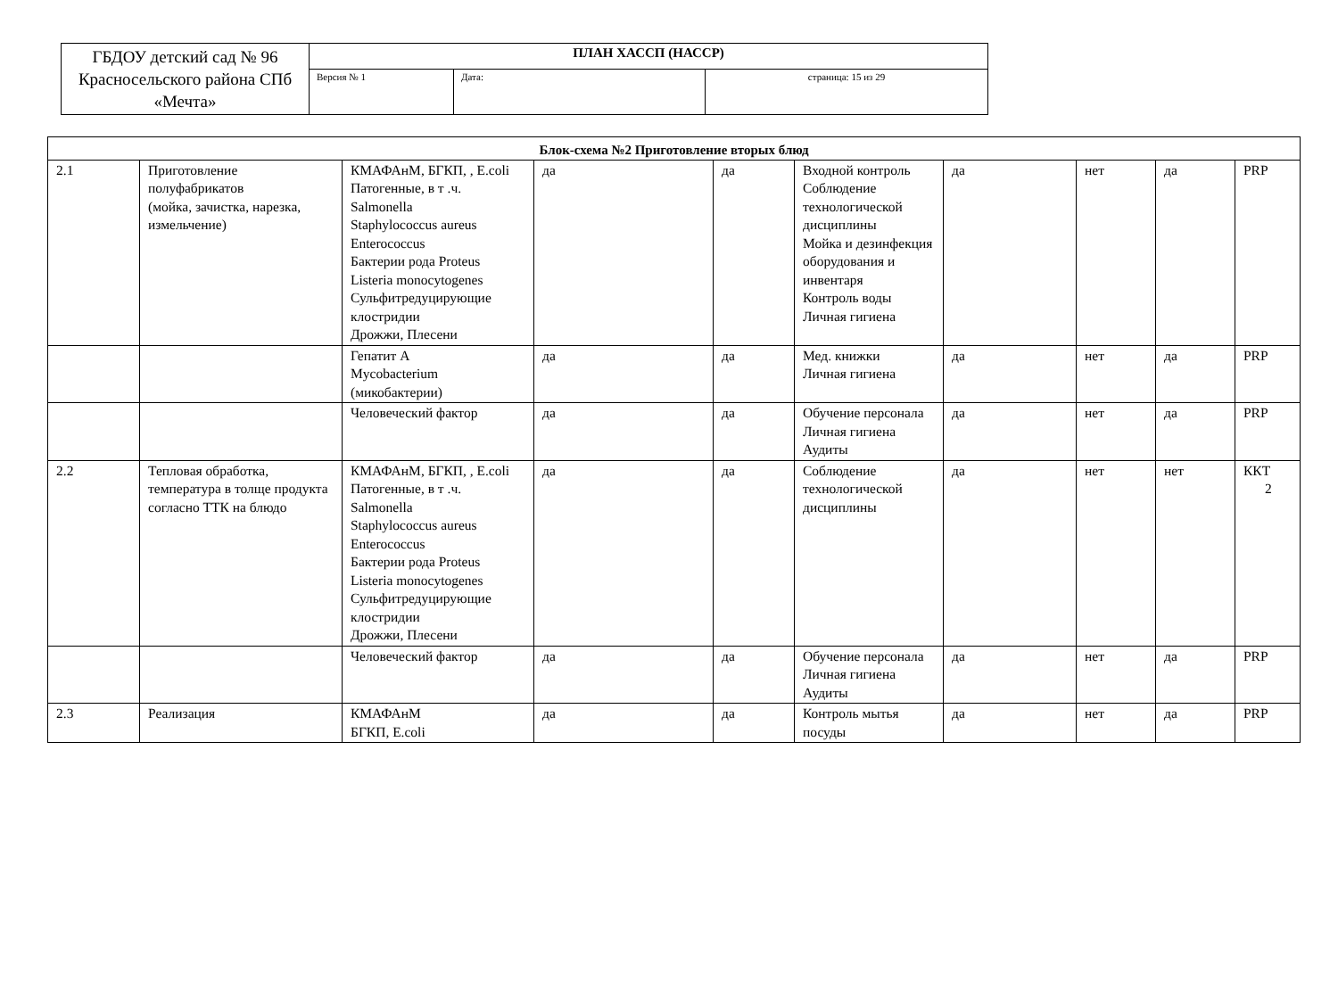| ГБДОУ детский сад № 96 Красносельского района СПб «Мечта» | ПЛАН ХАССП (НАССР) | | |
| | Версия № 1 | Дата: | страница: 15 из 29 |
| Блок-схема №2 Приготовление вторых блюд | | | | | | | | | |
| --- | --- | --- | --- | --- | --- | --- | --- | --- | --- |
| 2.1 | Приготовление полуфабрикатов (мойка, зачистка, нарезка, измельчение) | КМАФАнМ, БГКП, , E.coli Патогенные, в т .ч. Salmonella Staphylococcus aureus Enterococcus Бактерии рода Proteus Listeria monocytogenes Сульфитредуцирующие клостридии Дрожжи, Плесени | да | да | Входной контроль Соблюдение технологической дисциплины Мойка и дезинфекция оборудования и инвентаря Контроль воды Личная гигиена | да | нет | да | PRP |
| | | Гепатит А Mycobacterium (микобактерии) | да | да | Мед. книжки Личная гигиена | да | нет | да | PRP |
| | | Человеческий фактор | да | да | Обучение персонала Личная гигиена Аудиты | да | нет | да | PRP |
| 2.2 | Тепловая обработка, температура в толще продукта согласно ТТК на блюдо | КМАФАнМ, БГКП, , E.coli Патогенные, в т .ч. Salmonella Staphylococcus aureus Enterococcus Бактерии рода Proteus Listeria monocytogenes Сульфитредуцирующие клостридии Дрожжи, Плесени | да | да | Соблюдение технологической дисциплины | да | нет | нет | ККТ 2 |
| | | Человеческий фактор | да | да | Обучение персонала Личная гигиена Аудиты | да | нет | да | PRP |
| 2.3 | Реализация | КМАФАнМ БГКП, E.coli | да | да | Контроль мытья посуды | да | нет | да | PRP |